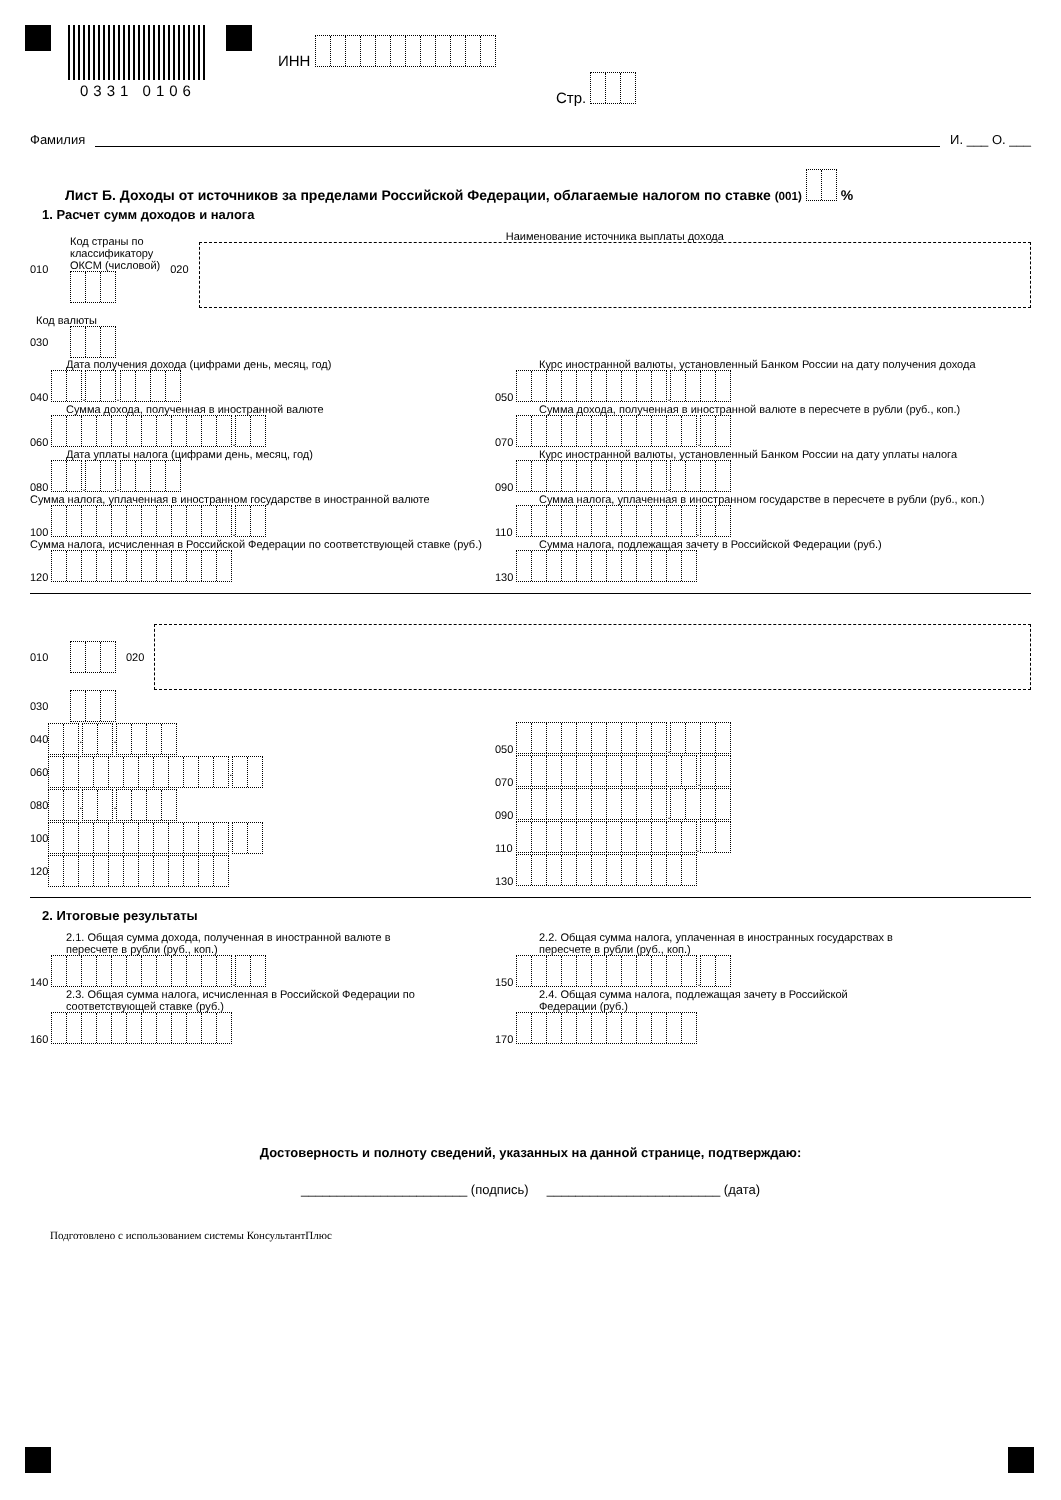0331 0106
ИНН
Стр.
Фамилия И. ___ О. ___
Лист Б. Доходы от источников за пределами Российской Федерации, облагаемые налогом по ставке (001) %
1. Расчет сумм доходов и налога
010
Код страны по
классификатору
ОКСМ (числовой)
020
Наименование источника выплаты дохода
Код валюты
030
Дата получения дохода (цифрами день, месяц, год)
040 . .
Курс иностранной валюты, установленный Банком России на дату получения дохода
050 .
Сумма дохода, полученная в иностранной валюте
060 .
Сумма дохода, полученная в иностранной валюте в пересчете в рубли (руб., коп.)
070 .
Дата уплаты налога (цифрами день, месяц, год)
080 . .
Курс иностранной валюты, установленный Банком России на дату уплаты налога
090 .
Сумма налога, уплаченная в иностранном государстве в иностранной валюте
100 .
Сумма налога, уплаченная в иностранном государстве в пересчете в рубли (руб., коп.)
110 .
Сумма налога, исчисленная в Российской Федерации по соответствующей ставке (руб.)
120
Сумма налога, подлежащая зачету в Российской Федерации (руб.)
130
010 020
030
040 . . 050 .
060 . 070 .
080 . . 090 .
100 . 110 .
120 130
2. Итоговые результаты
2.1. Общая сумма дохода, полученная в иностранной валюте в
пересчете в рубли (руб., коп.)
140 .
2.2. Общая сумма налога, уплаченная в иностранных государствах в
пересчете в рубли (руб., коп.)
150 .
2.3. Общая сумма налога, исчисленная в Российской Федерации по
соответствующей ставке (руб.)
160
2.4. Общая сумма налога, подлежащая зачету в Российской
Федерации (руб.)
170
Достоверность и полноту сведений, указанных на данной странице, подтверждаю:
_______________________ (подпись) ________________________ (дата)
Подготовлено с использованием системы КонсультантПлюс